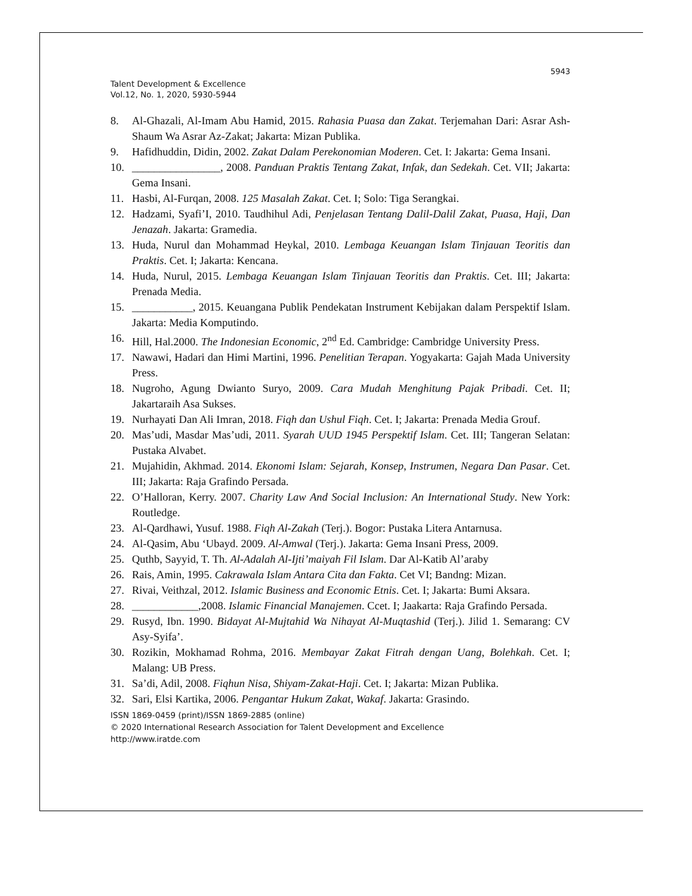5943
Talent Development & Excellence
Vol.12, No. 1, 2020, 5930-5944
8. Al-Ghazali, Al-Imam Abu Hamid, 2015. Rahasia Puasa dan Zakat. Terjemahan Dari: Asrar Ash-Shaum Wa Asrar Az-Zakat; Jakarta: Mizan Publika.
9. Hafidhuddin, Didin, 2002. Zakat Dalam Perekonomian Moderen. Cet. I: Jakarta: Gema Insani.
10. ________________, 2008. Panduan Praktis Tentang Zakat, Infak, dan Sedekah. Cet. VII; Jakarta: Gema Insani.
11. Hasbi, Al-Furqan, 2008. 125 Masalah Zakat. Cet. I; Solo: Tiga Serangkai.
12. Hadzami, Syafi’I, 2010. Taudhihul Adi, Penjelasan Tentang Dalil-Dalil Zakat, Puasa, Haji, Dan Jenazah. Jakarta: Gramedia.
13. Huda, Nurul dan Mohammad Heykal, 2010. Lembaga Keuangan Islam Tinjauan Teoritis dan Praktis. Cet. I; Jakarta: Kencana.
14. Huda, Nurul, 2015. Lembaga Keuangan Islam Tinjauan Teoritis dan Praktis. Cet. III; Jakarta: Prenada Media.
15. ___________, 2015. Keuangana Publik Pendekatan Instrument Kebijakan dalam Perspektif Islam. Jakarta: Media Komputindo.
16. Hill, Hal.2000. The Indonesian Economic, 2<sup>nd</sup> Ed. Cambridge: Cambridge University Press.
17. Nawawi, Hadari dan Himi Martini, 1996. Penelitian Terapan. Yogyakarta: Gajah Mada University Press.
18. Nugroho, Agung Dwianto Suryo, 2009. Cara Mudah Menghitung Pajak Pribadi. Cet. II; Jakartaraih Asa Sukses.
19. Nurhayati Dan Ali Imran, 2018. Fiqh dan Ushul Fiqh. Cet. I; Jakarta: Prenada Media Grouf.
20. Mas’udi, Masdar Mas’udi, 2011. Syarah UUD 1945 Perspektif Islam. Cet. III; Tangeran Selatan: Pustaka Alvabet.
21. Mujahidin, Akhmad. 2014. Ekonomi Islam: Sejarah, Konsep, Instrumen, Negara Dan Pasar. Cet. III; Jakarta: Raja Grafindo Persada.
22. O’Halloran, Kerry. 2007. Charity Law And Social Inclusion: An International Study. New York: Routledge.
23. Al-Qardhawi, Yusuf. 1988. Fiqh Al-Zakah (Terj.). Bogor: Pustaka Litera Antarnusa.
24. Al-Qasim, Abu ‘Ubayd. 2009. Al-Amwal (Terj.). Jakarta: Gema Insani Press, 2009.
25. Quthb, Sayyid, T. Th. Al-Adalah Al-Ijti’maiyah Fil Islam. Dar Al-Katib Al’araby
26. Rais, Amin, 1995. Cakrawala Islam Antara Cita dan Fakta. Cet VI; Bandng: Mizan.
27. Rivai, Veithzal, 2012. Islamic Business and Economic Etnis. Cet. I; Jakarta: Bumi Aksara.
28. ____________,2008. Islamic Financial Manajemen. Ccet. I; Jaakarta: Raja Grafindo Persada.
29. Rusyd, Ibn. 1990. Bidayat Al-Mujtahid Wa Nihayat Al-Muqtashid (Terj.). Jilid 1. Semarang: CV Asy-Syifa’.
30. Rozikin, Mokhamad Rohma, 2016. Membayar Zakat Fitrah dengan Uang, Bolehkah. Cet. I; Malang: UB Press.
31. Sa’di, Adil, 2008. Fiqhun Nisa, Shiyam-Zakat-Haji. Cet. I; Jakarta: Mizan Publika.
32. Sari, Elsi Kartika, 2006. Pengantar Hukum Zakat, Wakaf. Jakarta: Grasindo.
ISSN 1869-0459 (print)/ISSN 1869-2885 (online)
© 2020 International Research Association for Talent Development and Excellence
http://www.iratde.com